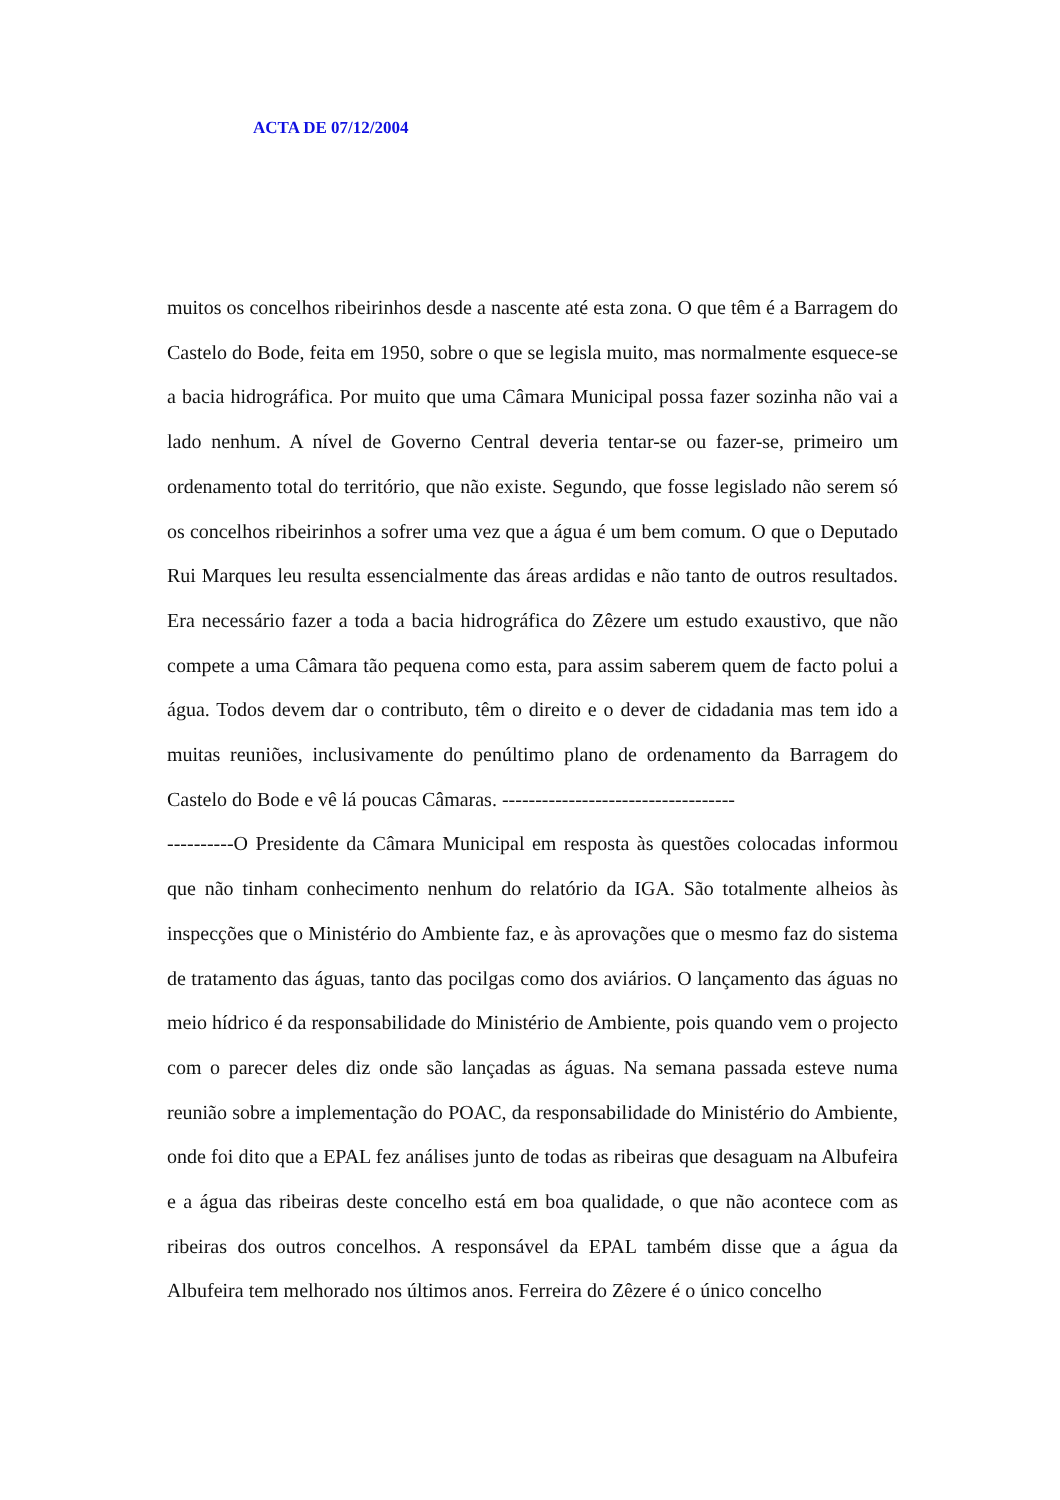ACTA DE 07/12/2004
muitos os concelhos ribeirinhos desde a nascente até esta zona. O que têm é a Barragem do Castelo do Bode, feita em 1950, sobre o que se legisla muito, mas normalmente esquece-se a bacia hidrográfica. Por muito que uma Câmara Municipal possa fazer sozinha não vai a lado nenhum. A nível de Governo Central deveria tentar-se ou fazer-se, primeiro um ordenamento total do território, que não existe. Segundo, que fosse legislado não serem só os concelhos ribeirinhos a sofrer uma vez que a água é um bem comum. O que o Deputado Rui Marques leu resulta essencialmente das áreas ardidas e não tanto de outros resultados. Era necessário fazer a toda a bacia hidrográfica do Zêzere um estudo exaustivo, que não compete a uma Câmara tão pequena como esta, para assim saberem quem de facto polui a água. Todos devem dar o contributo, têm o direito e o dever de cidadania mas tem ido a muitas reuniões, inclusivamente do penúltimo plano de ordenamento da Barragem do Castelo do Bode e vê lá poucas Câmaras. -----------------------------------
----------O Presidente da Câmara Municipal em resposta às questões colocadas informou que não tinham conhecimento nenhum do relatório da IGA. São totalmente alheios às inspecções que o Ministério do Ambiente faz, e às aprovações que o mesmo faz do sistema de tratamento das águas, tanto das pocilgas como dos aviários. O lançamento das águas no meio hídrico é da responsabilidade do Ministério de Ambiente, pois quando vem o projecto com o parecer deles diz onde são lançadas as águas. Na semana passada esteve numa reunião sobre a implementação do POAC, da responsabilidade do Ministério do Ambiente, onde foi dito que a EPAL fez análises junto de todas as ribeiras que desaguam na Albufeira e a água das ribeiras deste concelho está em boa qualidade, o que não acontece com as ribeiras dos outros concelhos. A responsável da EPAL também disse que a água da Albufeira tem melhorado nos últimos anos. Ferreira do Zêzere é o único concelho